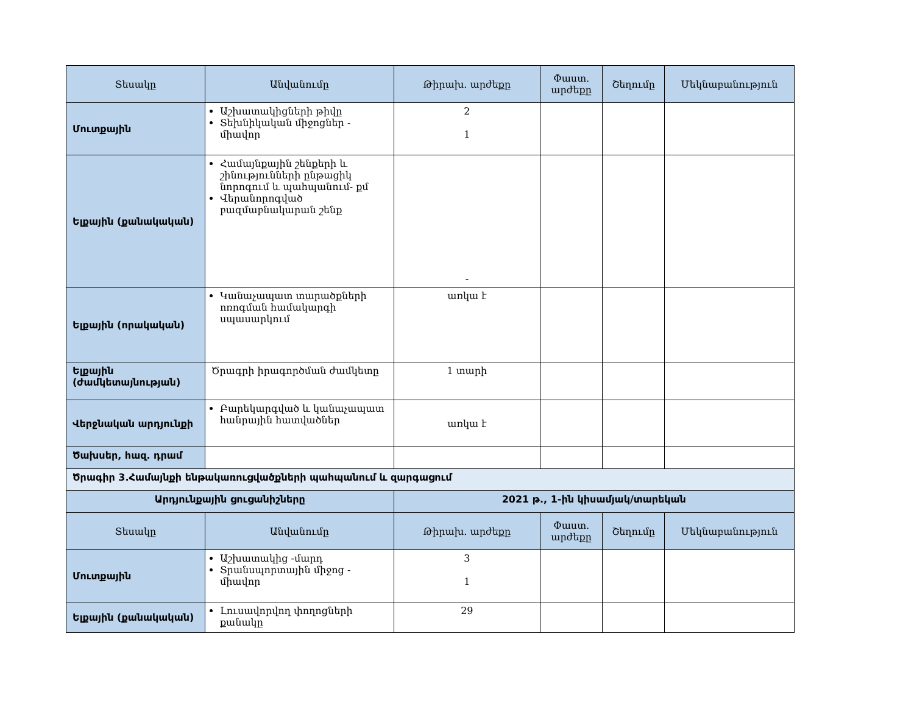| Տեսակը | Անվանումը | Թիրախ. արժեքը | Փաստ. արժեքը | Շեղումը | Մեկնաբանություն |
| --- | --- | --- | --- | --- | --- |
| Մուտքային | Աշխատակիցների թիվը Տեխնիկական միջոցներ - միավոր | 2 1 | | | |
| Ելքային (քանակական) | Համայնքային շենքերի և շինությունների ընթացիկ նորոգում և պահպանում- քմ Վերանորոգված բազմաբնակարան շենք | - | | | |
| Ելքային (որակական) | Կանաչապատ տարածքների ոռոգման համակարգի սպասարկում | առկա է | | | |
| Ելքային (ժամկետայնության) | Ծրագրի իրագործման ժամկետը | 1 տարի | | | |
| Վերջնական արդյունքի | Բարեկարգված և կանաչապատ հանրային հատվածներ | առկա է | | | |
| Ծախսեր, հազ. դրամ | | | | | |
| Ծրագիր 3.Համայնքի ենթակառուցվածքների պահպանում և զարգացում | | | | | |
| Արդյունքային ցուցանիշները | | 2021 թ., 1-ին կիսամյակ/տարեկան | | | |
| Տեսակը | Անվանումը | Թիրախ. արժեքը | Փաստ. արժեքը | Շեղումը | Մեկնաբանություն |
| Մուտքային | Աշխատակից -մարդ Տրանսպորտային միջոց - միավոր | 3 1 | | | |
| Ելքային (քանակական) | Լուսավորվող փողոցների քանակը | 29 | | | |